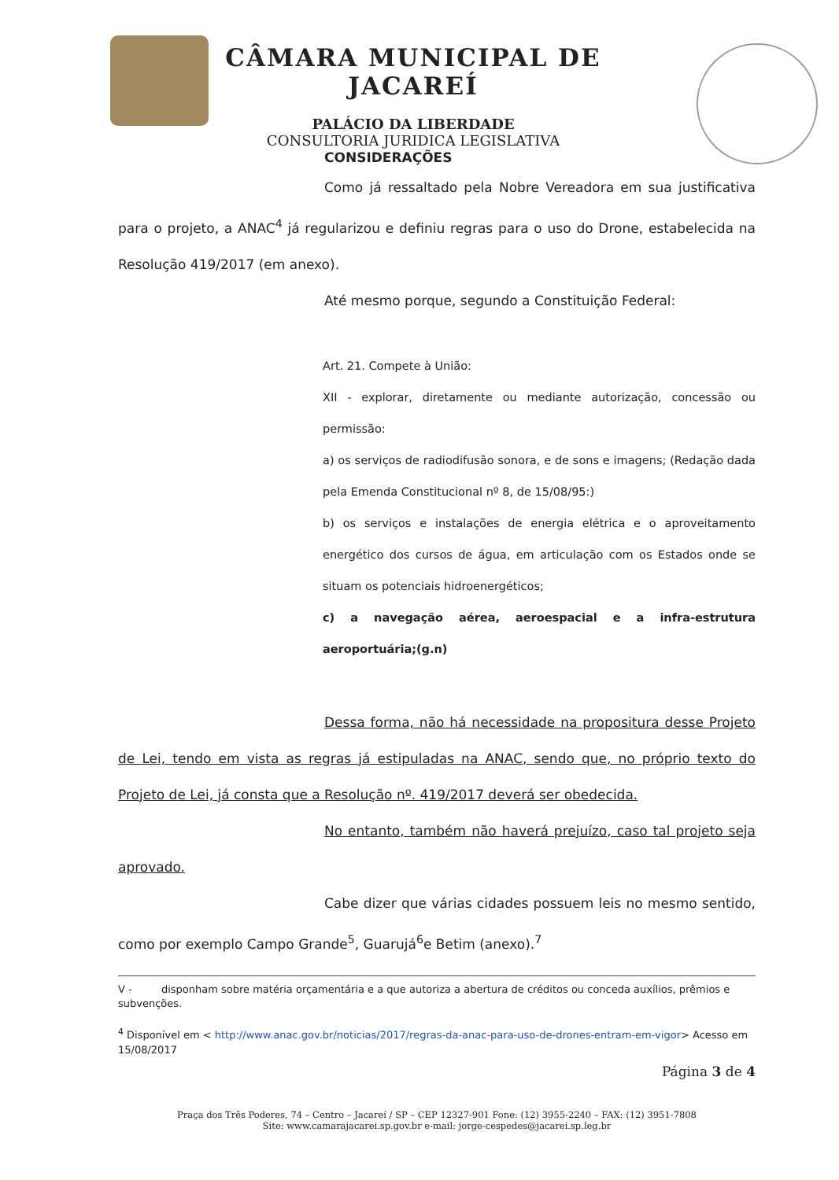CÂMARA MUNICIPAL DE JACAREÍ
PALÁCIO DA LIBERDADE
CONSULTORIA JURIDICA LEGISLATIVA
CONSIDERAÇÕES
Como já ressaltado pela Nobre Vereadora em sua justificativa para o projeto, a ANAC<sup>4</sup> já regularizou e definiu regras para o uso do Drone, estabelecida na Resolução 419/2017 (em anexo).
Até mesmo porque, segundo a Constituição Federal:
Art. 21. Compete à União:
XII - explorar, diretamente ou mediante autorização, concessão ou permissão:
a) os serviços de radiodifusão sonora, e de sons e imagens; (Redação dada pela Emenda Constitucional nº 8, de 15/08/95:)
b) os serviços e instalações de energia elétrica e o aproveitamento energético dos cursos de água, em articulação com os Estados onde se situam os potenciais hidroenergéticos;
c) a navegação aérea, aeroespacial e a infra-estrutura aeroportuária;(g.n)
Dessa forma, não há necessidade na propositura desse Projeto de Lei, tendo em vista as regras já estipuladas na ANAC, sendo que, no próprio texto do Projeto de Lei, já consta que a Resolução nº. 419/2017 deverá ser obedecida.
No entanto, também não haverá prejuízo, caso tal projeto seja aprovado.
Cabe dizer que várias cidades possuem leis no mesmo sentido, como por exemplo Campo Grande<sup>5</sup>, Guarujá<sup>6</sup>e Betim (anexo).<sup>7</sup>
V - disponham sobre matéria orçamentária e a que autoriza a abertura de créditos ou conceda auxílios, prêmios e subvenções.
<sup>4</sup> Disponível em < http://www.anac.gov.br/noticias/2017/regras-da-anac-para-uso-de-drones-entram-em-vigor> Acesso em 15/08/2017
Página 3 de 4
Praça dos Três Poderes, 74 – Centro – Jacareí / SP – CEP 12327-901 Fone: (12) 3955-2240 – FAX: (12) 3951-7808
Site: www.camarajacarei.sp.gov.br e-mail: jorge-cespedes@jacarei.sp.leg.br